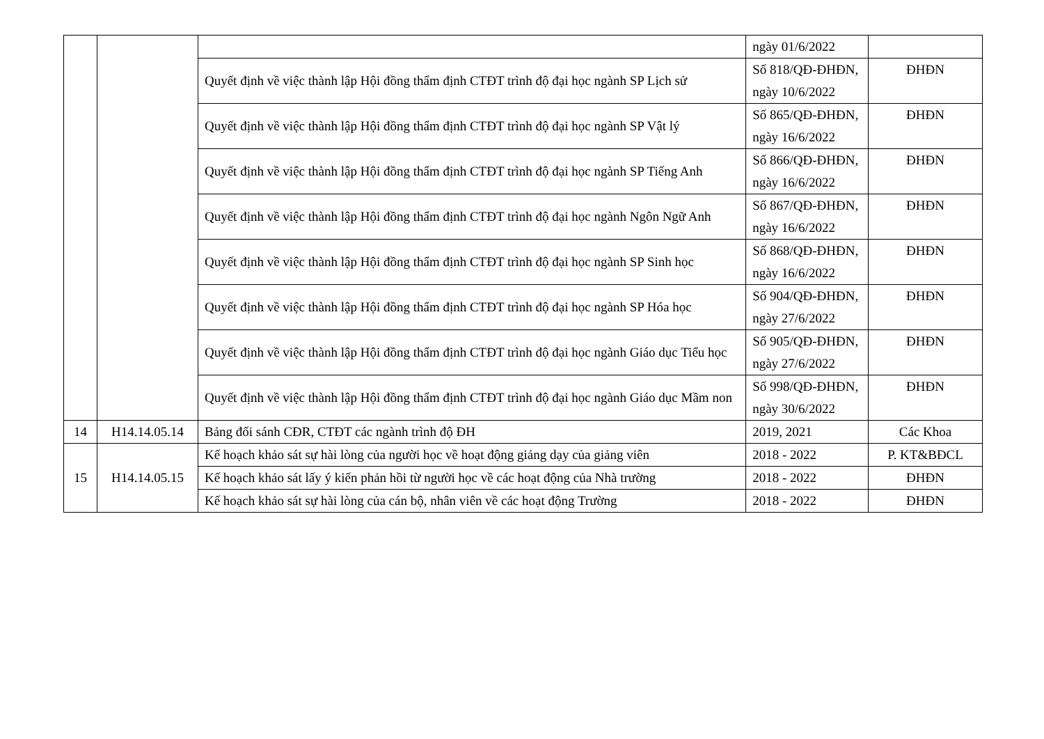| | | | ngày 01/6/2022 | |
| | | Quyết định về việc thành lập Hội đồng thẩm định CTĐT trình độ đại học ngành SP Lịch sử | Số 818/QĐ-ĐHĐN, ngày 10/6/2022 | ĐHĐN |
| | | Quyết định về việc thành lập Hội đồng thẩm định CTĐT trình độ đại học ngành SP Vật lý | Số 865/QĐ-ĐHĐN, ngày 16/6/2022 | ĐHĐN |
| | | Quyết định về việc thành lập Hội đồng thẩm định CTĐT trình độ đại học ngành SP Tiếng Anh | Số 866/QĐ-ĐHĐN, ngày 16/6/2022 | ĐHĐN |
| | | Quyết định về việc thành lập Hội đồng thẩm định CTĐT trình độ đại học ngành Ngôn Ngữ Anh | Số 867/QĐ-ĐHĐN, ngày 16/6/2022 | ĐHĐN |
| | | Quyết định về việc thành lập Hội đồng thẩm định CTĐT trình độ đại học ngành SP Sinh học | Số 868/QĐ-ĐHĐN, ngày 16/6/2022 | ĐHĐN |
| | | Quyết định về việc thành lập Hội đồng thẩm định CTĐT trình độ đại học ngành SP Hóa học | Số 904/QĐ-ĐHĐN, ngày 27/6/2022 | ĐHĐN |
| | | Quyết định về việc thành lập Hội đồng thẩm định CTĐT trình độ đại học ngành Giáo dục Tiểu học | Số 905/QĐ-ĐHĐN, ngày 27/6/2022 | ĐHĐN |
| | | Quyết định về việc thành lập Hội đồng thẩm định CTĐT trình độ đại học ngành Giáo dục Mầm non | Số 998/QĐ-ĐHĐN, ngày 30/6/2022 | ĐHĐN |
| 14 | H14.14.05.14 | Bảng đối sánh CĐR, CTĐT các ngành trình độ ĐH | 2019, 2021 | Các Khoa |
| 15 | H14.14.05.15 | Kế hoạch khảo sát sự hài lòng của người học về hoạt động giảng dạy của giảng viên | 2018 - 2022 | P. KT&BĐCL |
| | | Kế hoạch khảo sát lấy ý kiến phản hồi từ người học về các hoạt động của Nhà trường | 2018 - 2022 | ĐHĐN |
| | | Kế hoạch khảo sát sự hài lòng của cán bộ, nhân viên về các hoạt động Trường | 2018 - 2022 | ĐHĐN |